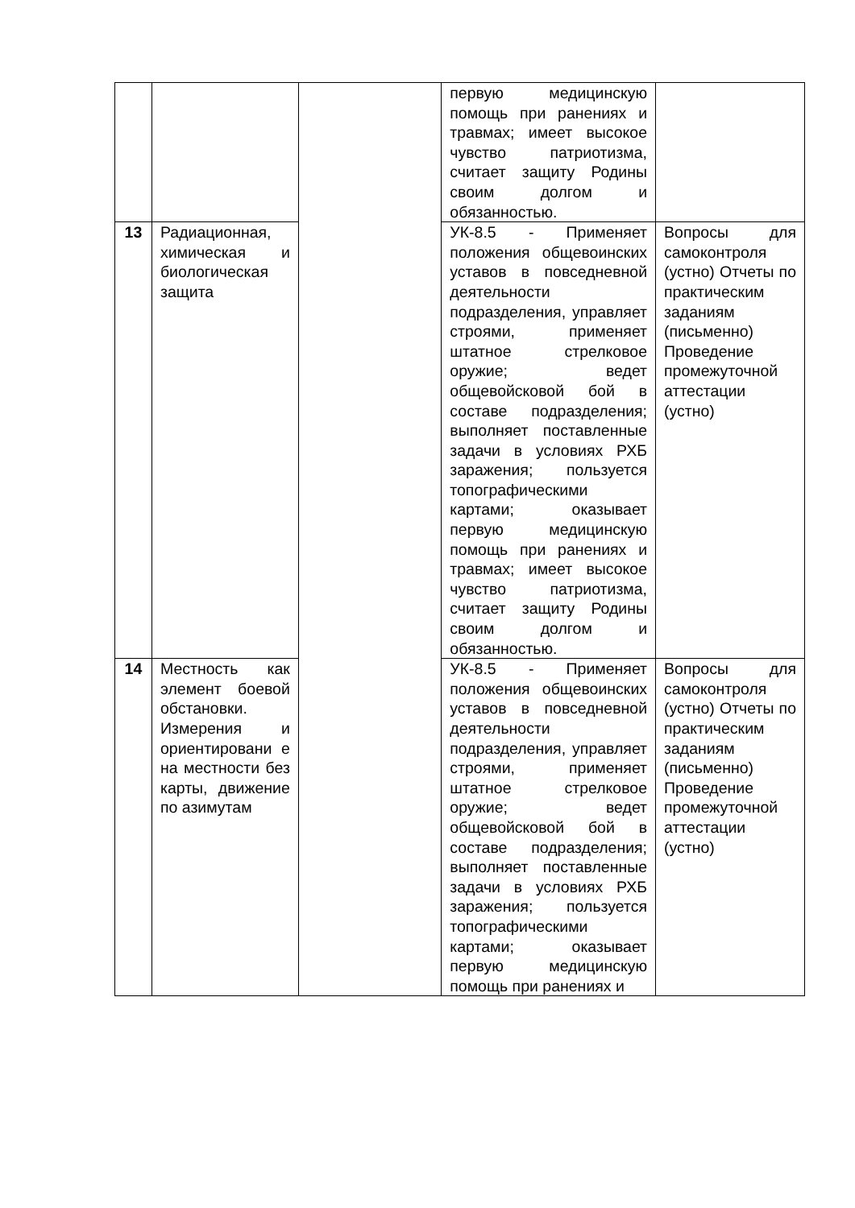| | | | первую медицинскую помощь при ранениях и травмах; имеет высокое чувство патриотизма, считает защиту Родины своим долгом и обязанностью. | |
| 13 | Радиационная, химическая и биологическая защита | | УК-8.5 - Применяет положения общевоинских уставов в повседневной деятельности подразделения, управляет строями, применяет штатное стрелковое оружие; ведет общевойсковой бой в составе подразделения; выполняет поставленные задачи в условиях РХБ заражения; пользуется топографическими картами; оказывает первую медицинскую помощь при ранениях и травмах; имеет высокое чувство патриотизма, считает защиту Родины своим долгом и обязанностью. | Вопросы для самоконтроля (устно) Отчеты по практическим заданиям (письменно) Проведение промежуточной аттестации (устно) |
| 14 | Местность как элемент боевой обстановки. Измерения и ориентировани е на местности без карты, движение по азимутам | | УК-8.5 - Применяет положения общевоинских уставов в повседневной деятельности подразделения, управляет строями, применяет штатное стрелковое оружие; ведет общевойсковой бой в составе подразделения; выполняет поставленные задачи в условиях РХБ заражения; пользуется топографическими картами; оказывает первую медицинскую помощь при ранениях и | Вопросы для самоконтроля (устно) Отчеты по практическим заданиям (письменно) Проведение промежуточной аттестации (устно) |